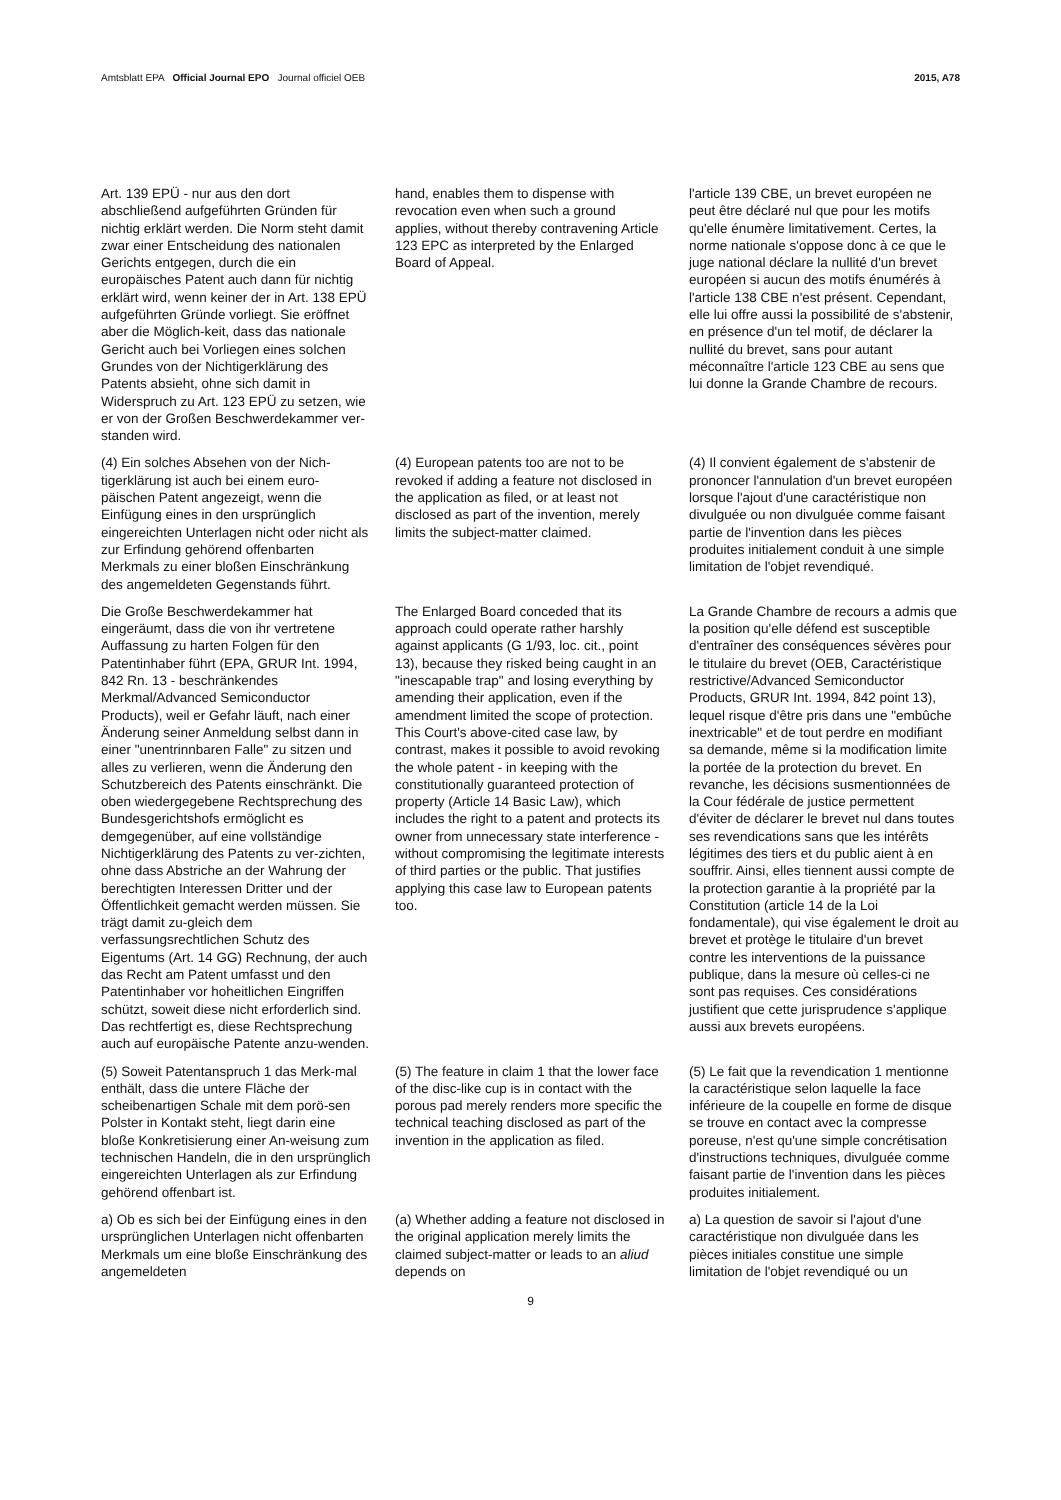Amtsblatt EPA Official Journal EPO Journal officiel OEB
2015, A78
Art. 139 EPÜ - nur aus den dort abschließend aufgeführten Gründen für nichtig erklärt werden. Die Norm steht damit zwar einer Entscheidung des nationalen Gerichts entgegen, durch die ein europäisches Patent auch dann für nichtig erklärt wird, wenn keiner der in Art. 138 EPÜ aufgeführten Gründe vorliegt. Sie eröffnet aber die Möglich-keit, dass das nationale Gericht auch bei Vorliegen eines solchen Grundes von der Nichtigerklärung des Patents absieht, ohne sich damit in Widerspruch zu Art. 123 EPÜ zu setzen, wie er von der Großen Beschwerdekammer ver-standen wird.
hand, enables them to dispense with revocation even when such a ground applies, without thereby contravening Article 123 EPC as interpreted by the Enlarged Board of Appeal.
l'article 139 CBE, un brevet européen ne peut être déclaré nul que pour les motifs qu'elle énumère limitativement. Certes, la norme nationale s'oppose donc à ce que le juge national déclare la nullité d'un brevet européen si aucun des motifs énumérés à l'article 138 CBE n'est présent. Cependant, elle lui offre aussi la possibilité de s'abstenir, en présence d'un tel motif, de déclarer la nullité du brevet, sans pour autant méconnaître l'article 123 CBE au sens que lui donne la Grande Chambre de recours.
(4) Ein solches Absehen von der Nich-tigerklärung ist auch bei einem euro-päischen Patent angezeigt, wenn die Einfügung eines in den ursprünglich eingereichten Unterlagen nicht oder nicht als zur Erfindung gehörend offenbarten Merkmals zu einer bloßen Einschränkung des angemeldeten Gegenstands führt.
(4) European patents too are not to be revoked if adding a feature not disclosed in the application as filed, or at least not disclosed as part of the invention, merely limits the subject-matter claimed.
(4) Il convient également de s'abstenir de prononcer l'annulation d'un brevet européen lorsque l'ajout d'une caractéristique non divulguée ou non divulguée comme faisant partie de l'invention dans les pièces produites initialement conduit à une simple limitation de l'objet revendiqué.
Die Große Beschwerdekammer hat eingeräumt, dass die von ihr vertretene Auffassung zu harten Folgen für den Patentinhaber führt (EPA, GRUR Int. 1994, 842 Rn. 13 - beschränkendes Merkmal/Advanced Semiconductor Products), weil er Gefahr läuft, nach einer Änderung seiner Anmeldung selbst dann in einer "unentrinnbaren Falle" zu sitzen und alles zu verlieren, wenn die Änderung den Schutzbereich des Patents einschränkt. Die oben wiedergegebene Rechtsprechung des Bundesgerichtshofs ermöglicht es demgegenüber, auf eine vollständige Nichtigerklärung des Patents zu ver-zichten, ohne dass Abstriche an der Wahrung der berechtigten Interessen Dritter und der Öffentlichkeit gemacht werden müssen. Sie trägt damit zu-gleich dem verfassungsrechtlichen Schutz des Eigentums (Art. 14 GG) Rechnung, der auch das Recht am Patent umfasst und den Patentinhaber vor hoheitlichen Eingriffen schützt, soweit diese nicht erforderlich sind. Das rechtfertigt es, diese Rechtsprechung auch auf europäische Patente anzu-wenden.
The Enlarged Board conceded that its approach could operate rather harshly against applicants (G 1/93, loc. cit., point 13), because they risked being caught in an "inescapable trap" and losing everything by amending their application, even if the amendment limited the scope of protection. This Court's above-cited case law, by contrast, makes it possible to avoid revoking the whole patent - in keeping with the constitutionally guaranteed protection of property (Article 14 Basic Law), which includes the right to a patent and protects its owner from unnecessary state interference - without compromising the legitimate interests of third parties or the public. That justifies applying this case law to European patents too.
La Grande Chambre de recours a admis que la position qu'elle défend est susceptible d'entraîner des conséquences sévères pour le titulaire du brevet (OEB, Caractéristique restrictive/Advanced Semiconductor Products, GRUR Int. 1994, 842 point 13), lequel risque d'être pris dans une "embûche inextricable" et de tout perdre en modifiant sa demande, même si la modification limite la portée de la protection du brevet. En revanche, les décisions susmentionnées de la Cour fédérale de justice permettent d'éviter de déclarer le brevet nul dans toutes ses revendications sans que les intérêts légitimes des tiers et du public aient à en souffrir. Ainsi, elles tiennent aussi compte de la protection garantie à la propriété par la Constitution (article 14 de la Loi fondamentale), qui vise également le droit au brevet et protège le titulaire d'un brevet contre les interventions de la puissance publique, dans la mesure où celles-ci ne sont pas requises. Ces considérations justifient que cette jurisprudence s'applique aussi aux brevets européens.
(5) Soweit Patentanspruch 1 das Merk-mal enthält, dass die untere Fläche der scheibenartigen Schale mit dem porö-sen Polster in Kontakt steht, liegt darin eine bloße Konkretisierung einer An-weisung zum technischen Handeln, die in den ursprünglich eingereichten Unterlagen als zur Erfindung gehörend offenbart ist.
(5) The feature in claim 1 that the lower face of the disc-like cup is in contact with the porous pad merely renders more specific the technical teaching disclosed as part of the invention in the application as filed.
(5) Le fait que la revendication 1 mentionne la caractéristique selon laquelle la face inférieure de la coupelle en forme de disque se trouve en contact avec la compresse poreuse, n'est qu'une simple concrétisation d'instructions techniques, divulguée comme faisant partie de l'invention dans les pièces produites initialement.
a) Ob es sich bei der Einfügung eines in den ursprünglichen Unterlagen nicht offenbarten Merkmals um eine bloße Einschränkung des angemeldeten
(a) Whether adding a feature not disclosed in the original application merely limits the claimed subject-matter or leads to an aliud depends on
a) La question de savoir si l'ajout d'une caractéristique non divulguée dans les pièces initiales constitue une simple limitation de l'objet revendiqué ou un
9